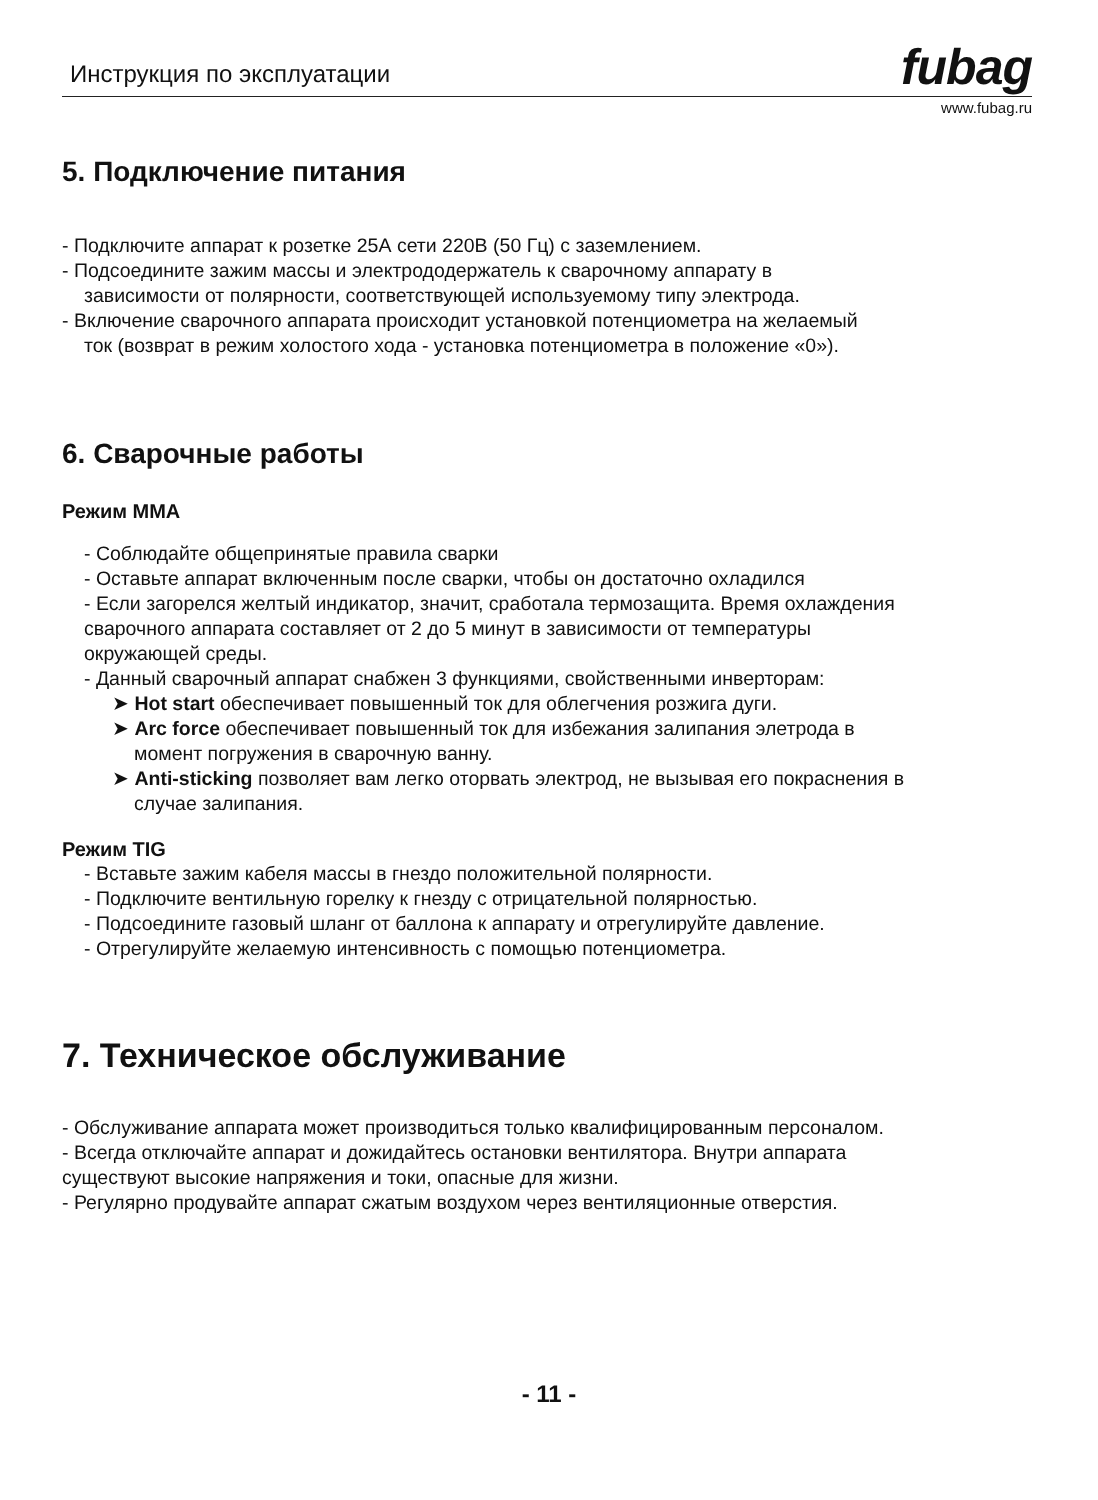Инструкция по эксплуатации
fubag
www.fubag.ru
5. Подключение питания
- Подключите аппарат к розетке 25А сети 220В (50 Гц) с заземлением.
- Подсоедините зажим массы и электрододержатель к сварочному аппарату в
зависимости от полярности, соответствующей используемому типу электрода.
- Включение сварочного аппарата происходит установкой потенциометра на желаемый
ток (возврат в режим холостого хода - установка потенциометра в положение «0»).
6. Сварочные работы
Режим MMA
- Соблюдайте общепринятые правила сварки
- Оставьте аппарат включенным после сварки, чтобы он достаточно охладился
- Если загорелся желтый индикатор, значит, сработала термозащита. Время охлаждения
сварочного аппарата составляет от 2 до 5 минут в зависимости от температуры
окружающей среды.
- Данный сварочный аппарат снабжен 3 функциями, свойственными инверторам:
➤ Hot start обеспечивает повышенный ток для облегчения розжига дуги.
➤ Arc force обеспечивает повышенный ток для избежания залипания элетрода в
момент погружения в сварочную ванну.
➤ Anti-sticking позволяет вам легко оторвать электрод, не вызывая его покраснения в
случае залипания.
Режим TIG
- Вставьте зажим кабеля массы в гнездо положительной полярности.
- Подключите вентильную горелку к гнезду с отрицательной полярностью.
- Подсоедините газовый шланг от баллона к аппарату и отрегулируйте давление.
- Отрегулируйте желаемую интенсивность с помощью потенциометра.
7. Техническое обслуживание
- Обслуживание аппарата может производиться только квалифицированным персоналом.
- Всегда отключайте аппарат и дожидайтесь остановки вентилятора. Внутри аппарата
существуют высокие напряжения и токи, опасные для жизни.
- Регулярно продувайте аппарат сжатым воздухом через вентиляционные отверстия.
- 11 -